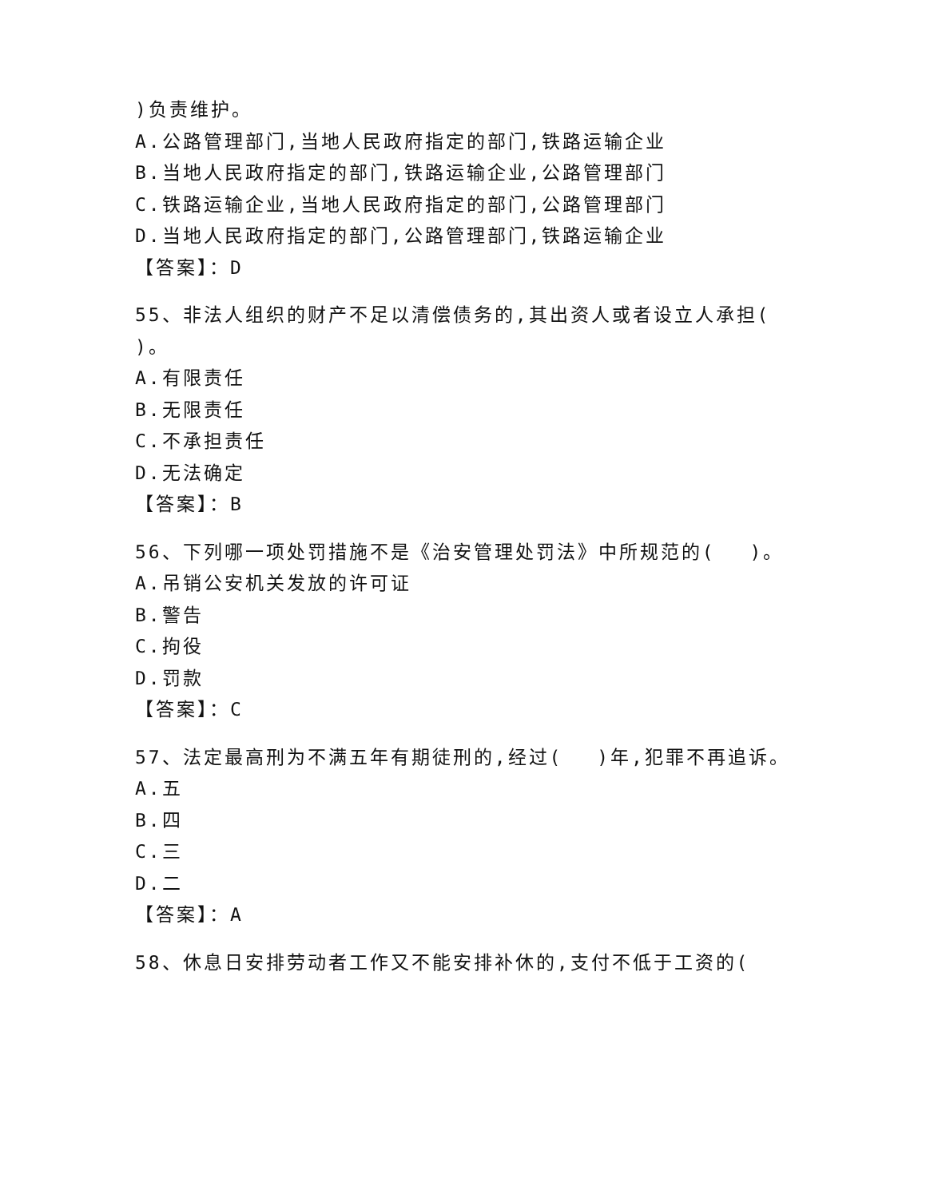)负责维护。
A.公路管理部门,当地人民政府指定的部门,铁路运输企业
B.当地人民政府指定的部门,铁路运输企业,公路管理部门
C.铁路运输企业,当地人民政府指定的部门,公路管理部门
D.当地人民政府指定的部门,公路管理部门,铁路运输企业
【答案】：D
55、非法人组织的财产不足以清偿债务的,其出资人或者设立人承担(
)。
A.有限责任
B.无限责任
C.不承担责任
D.无法确定
【答案】：B
56、下列哪一项处罚措施不是《治安管理处罚法》中所规范的(　 )。
A.吊销公安机关发放的许可证
B.警告
C.拘役
D.罚款
【答案】：C
57、法定最高刑为不满五年有期徒刑的,经过(　 )年,犯罪不再追诉。
A.五
B.四
C.三
D.二
【答案】：A
58、休息日安排劳动者工作又不能安排补休的,支付不低于工资的(